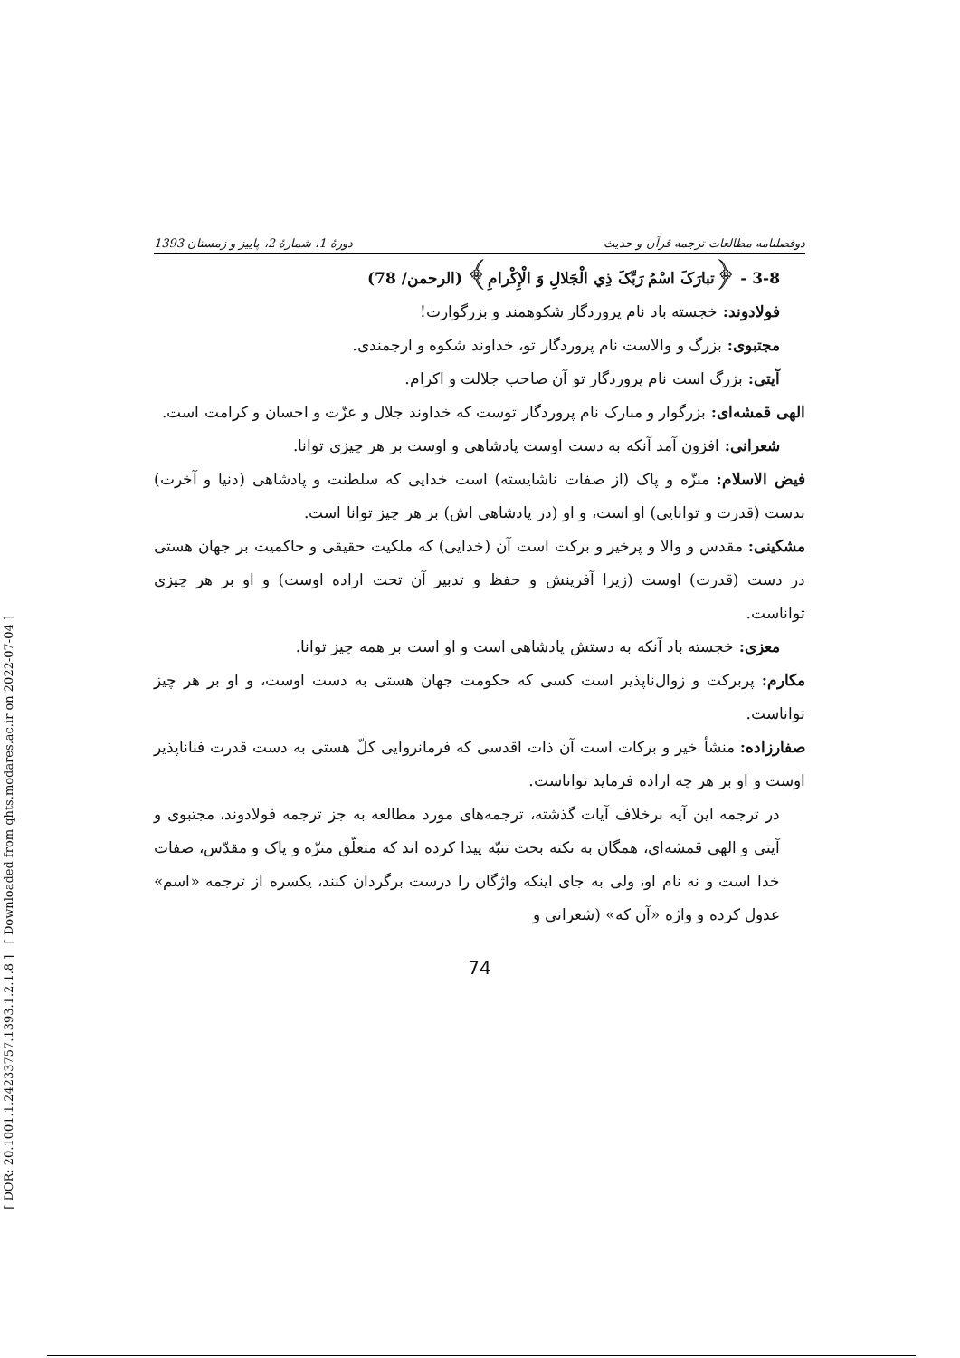[ DOR: 20.1001.1.24233757.1393.1.2.1.8 ] [ Downloaded from qhts.modares.ac.ir on 2022-07-04 ]
دوفصلنامه مطالعات ترجمه قرآن و حدیث دورهٔ 1، شمارهٔ 2، پاییز و زمستان 1393
3-8 - ﴿تبارَکَ اسْمُ رَبِّکَ ذِي الْجَلالِ وَ الْإِکْرامِ﴾ (الرحمن/ 78)
فولادوند: خجسته باد نام پروردگار شکوهمند و بزرگوارت!
مجتبوی: بزرگ و والاست نام پروردگار تو، خداوند شکوه و ارجمندی.
آیتی: بزرگ است نام پروردگار تو آن صاحب جلالت و اکرام.
الهی قمشه‌ای: بزرگوار و مبارک نام پروردگار توست که خداوند جلال و عزّت و احسان و کرامت است.
شعرانی: افزون آمد آنکه به دست اوست پادشاهی و اوست بر هر چیزی توانا.
فیض الاسلام: منزّه و پاک (از صفات ناشایسته) است خدایی که سلطنت و پادشاهی (دنیا و آخرت) بدست (قدرت و توانایی) او است، و او (در پادشاهی اش) بر هر چیز توانا است.
مشکینی: مقدس و والا و پرخیر و برکت است آن (خدایی) که ملکیت حقیقی و حاکمیت بر جهان هستی در دست (قدرت) اوست (زیرا آفرینش و حفظ و تدبیر آن تحت اراده اوست) و او بر هر چیزی تواناست.
معزی: خجسته باد آنکه به دستش پادشاهی است و او است بر همه چیز توانا.
مکارم: پربرکت و زوال‌ناپذیر است کسی که حکومت جهان هستی به دست اوست، و او بر هر چیز تواناست.
صفارزاده: منشأ خیر و برکات است آن ذات اقدسی که فرمانروایی کلّ هستی به دست قدرت فناناپذیر اوست و او بر هر چه اراده فرماید تواناست.
در ترجمه این آیه برخلاف آیات گذشته، ترجمه‌های مورد مطالعه به جز ترجمه فولادوند، مجتبوی و آیتی و الهی قمشه‌ای، همگان به نکته بحث تنبّه پیدا کرده اند که متعلّق منزّه و پاک و مقدّس، صفات خدا است و نه نام او، ولی به جای اینکه واژگان را درست برگردان کنند، یکسره از ترجمه «اسم» عدول کرده و واژه «آن که» (شعرانی و
74